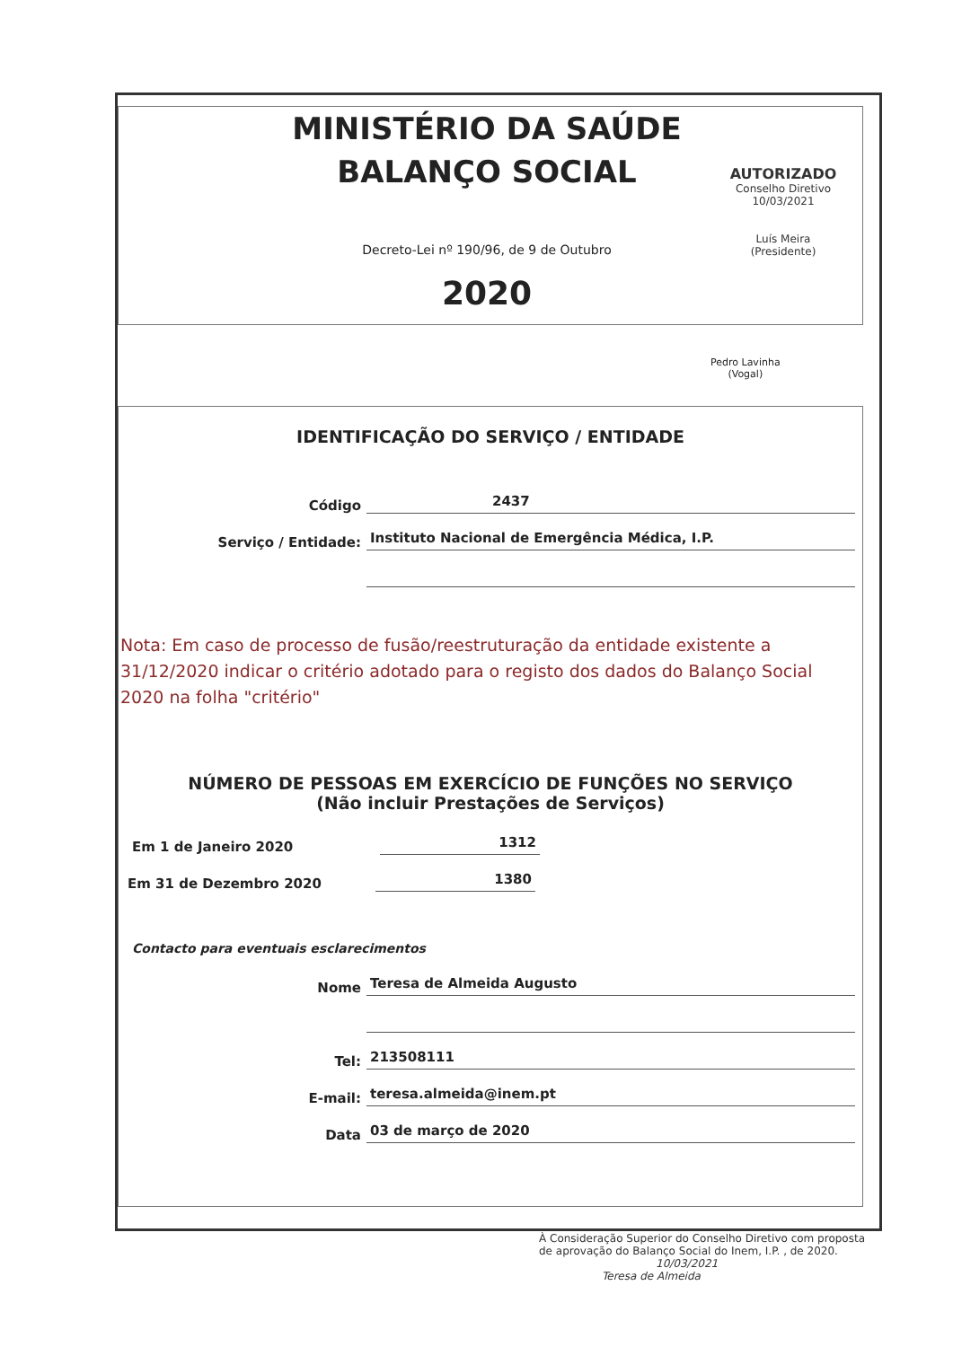MINISTÉRIO DA SAÚDE
BALANÇO SOCIAL
Decreto-Lei nº 190/96, de 9 de Outubro
2020
AUTORIZADO
Conselho Diretivo
10/03/2021
Luís Meira
(Presidente)
Pedro Lavinha
(Vogal)
IDENTIFICAÇÃO DO SERVIÇO / ENTIDADE
Código 2437
Serviço / Entidade: Instituto Nacional de Emergência Médica, I.P.
Nota: Em caso de processo de fusão/reestruturação da entidade existente a 31/12/2020 indicar o critério adotado para o registo dos dados do Balanço Social 2020 na folha "critério"
NÚMERO DE PESSOAS EM EXERCÍCIO DE FUNÇÕES NO SERVIÇO
(Não incluir Prestações de Serviços)
Em 1 de Janeiro 2020 1312
Em 31 de Dezembro 2020 1380
Contacto para eventuais esclarecimentos
Nome Teresa de Almeida Augusto
Tel: 213508111
E-mail: teresa.almeida@inem.pt
Data 03 de março de 2020
À Consideração Superior do Conselho Diretivo com proposta
de aprovação do Balanço Social do Inem, I.P. , de 2020.
10/03/2021
Teresa de Almeida